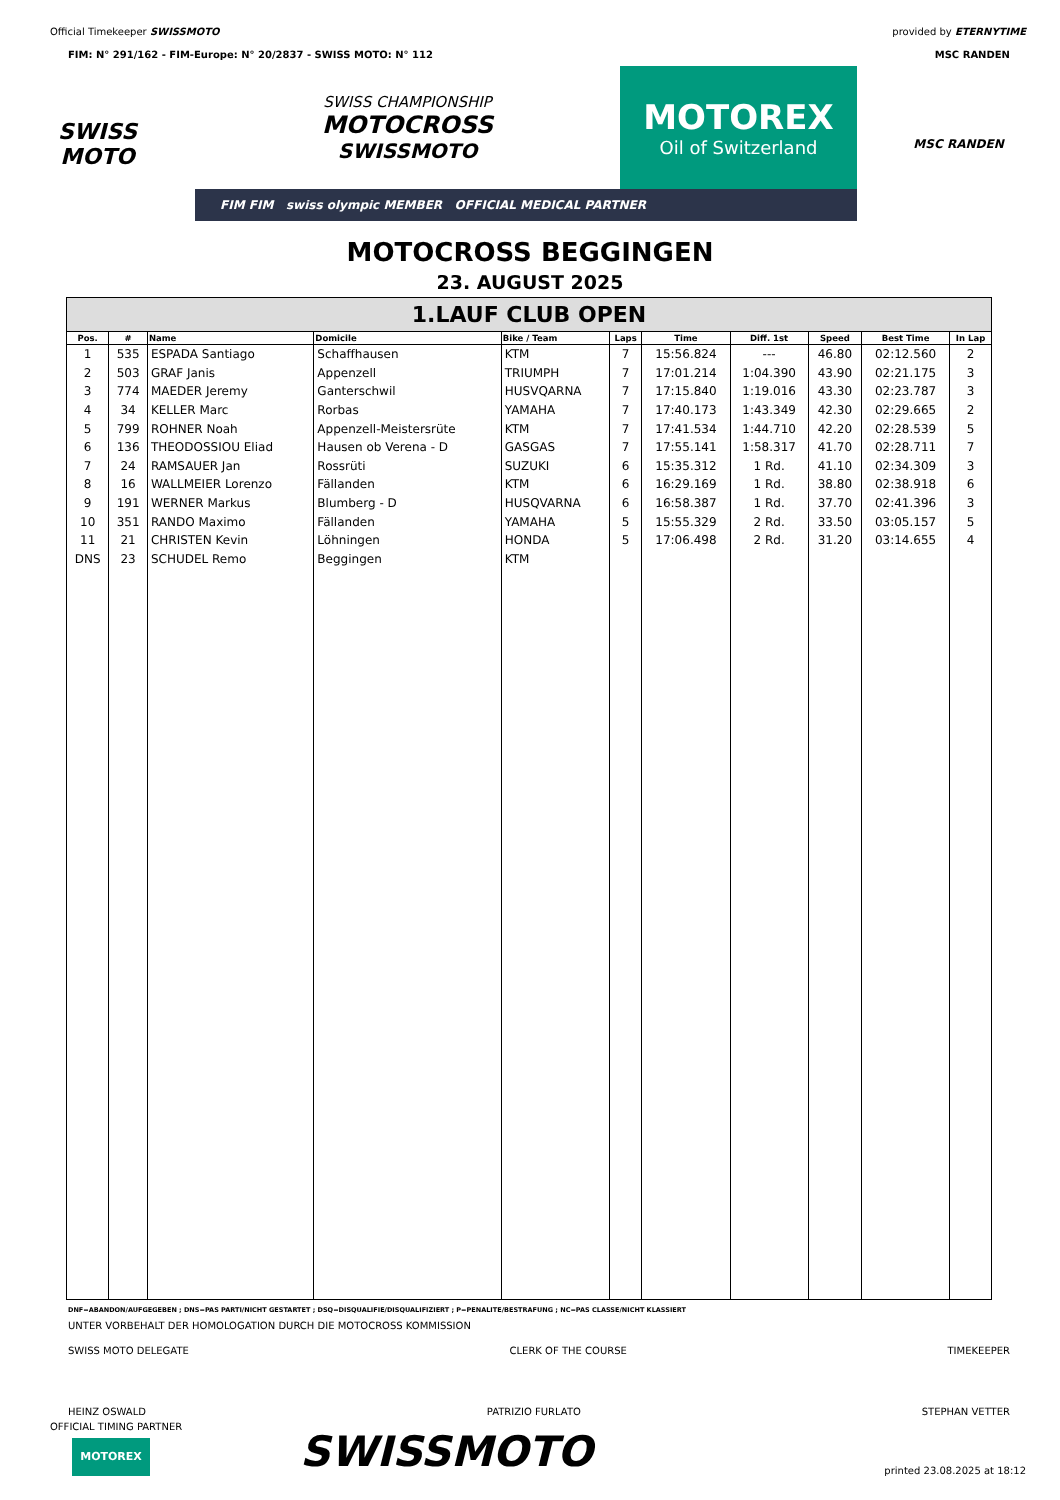Official Timekeeper SWISSMOTO provided by ETERNYTIME
FIM: N° 291/162 - FIM-Europe: N° 20/2837 - SWISS MOTO: N° 112 MSC RANDEN
SWISS
MOTO
SWISS CHAMPIONSHIP
MOTOCROSS
SWISSMOTO
MOTOREX
Oil of Switzerland
FIM FIM swiss olympic MEMBER OFFICIAL MEDICAL PARTNER
MSC RANDEN
MOTOCROSS BEGGINGEN
23. AUGUST 2025
| 1.LAUF CLUB OPEN | | | | | | | | | | |
| Pos. | # | Name | Domicile | Bike / Team | Laps | Time | Diff. 1st | Speed | Best Time | In Lap |
| 1 | 535 | ESPADA Santiago | Schaffhausen | KTM | 7 | 15:56.824 | --- | 46.80 | 02:12.560 | 2 |
| 2 | 503 | GRAF Janis | Appenzell | TRIUMPH | 7 | 17:01.214 | 1:04.390 | 43.90 | 02:21.175 | 3 |
| 3 | 774 | MAEDER Jeremy | Ganterschwil | HUSVQARNA | 7 | 17:15.840 | 1:19.016 | 43.30 | 02:23.787 | 3 |
| 4 | 34 | KELLER Marc | Rorbas | YAMAHA | 7 | 17:40.173 | 1:43.349 | 42.30 | 02:29.665 | 2 |
| 5 | 799 | ROHNER Noah | Appenzell-Meistersrüte | KTM | 7 | 17:41.534 | 1:44.710 | 42.20 | 02:28.539 | 5 |
| 6 | 136 | THEODOSSIOU Eliad | Hausen ob Verena - D | GASGAS | 7 | 17:55.141 | 1:58.317 | 41.70 | 02:28.711 | 7 |
| 7 | 24 | RAMSAUER Jan | Rossrüti | SUZUKI | 6 | 15:35.312 | 1 Rd. | 41.10 | 02:34.309 | 3 |
| 8 | 16 | WALLMEIER Lorenzo | Fällanden | KTM | 6 | 16:29.169 | 1 Rd. | 38.80 | 02:38.918 | 6 |
| 9 | 191 | WERNER Markus | Blumberg - D | HUSQVARNA | 6 | 16:58.387 | 1 Rd. | 37.70 | 02:41.396 | 3 |
| 10 | 351 | RANDO Maximo | Fällanden | YAMAHA | 5 | 15:55.329 | 2 Rd. | 33.50 | 03:05.157 | 5 |
| 11 | 21 | CHRISTEN Kevin | Löhningen | HONDA | 5 | 17:06.498 | 2 Rd. | 31.20 | 03:14.655 | 4 |
| DNS | 23 | SCHUDEL Remo | Beggingen | KTM | | | | | | |
DNF=ABANDON/AUFGEGEBEN ; DNS=PAS PARTI/NICHT GESTARTET ; DSQ=DISQUALIFIE/DISQUALIFIZIERT ; P=PENALITE/BESTRAFUNG ; NC=PAS CLASSE/NICHT KLASSIERT
UNTER VORBEHALT DER HOMOLOGATION DURCH DIE MOTOCROSS KOMMISSION
SWISS MOTO DELEGATE CLERK OF THE COURSE TIMEKEEPER
HEINZ OSWALD PATRIZIO FURLATO STEPHAN VETTER
OFFICIAL TIMING PARTNER
MOTOREX
SWISSMOTO
printed 23.08.2025 at 18:12